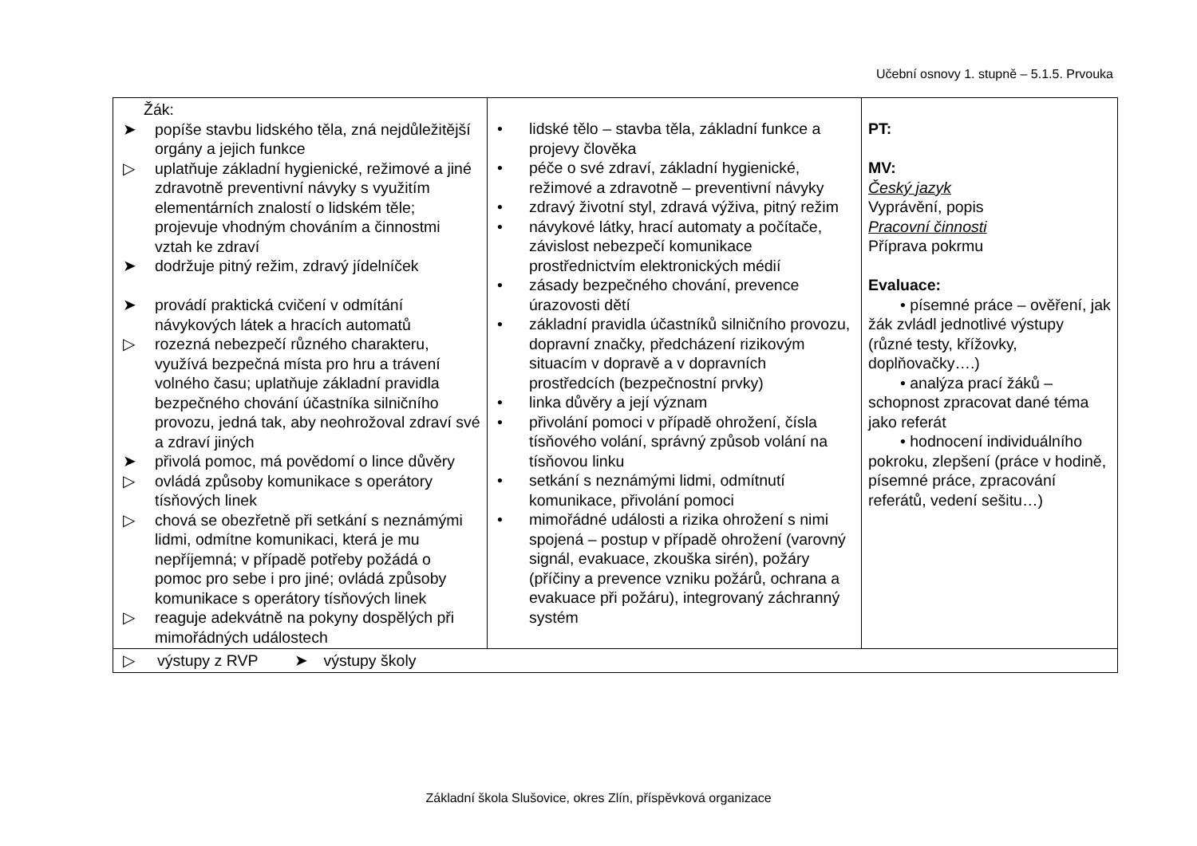Učební osnovy 1. stupně – 5.1.5. Prvouka
| Žák: ➤ popíše stavbu lidského těla, zná nejdůležitější orgány a jejich funkce ▷ uplatňuje základní hygienické, režimové a jiné zdravotně preventivní návyky s využitím elementárních znalostí o lidském těle; projevuje vhodným chováním a činnostmi vztah ke zdraví ➤ dodržuje pitný režim, zdravý jídelníček ➤ provádí praktická cvičení v odmítání návykových látek a hracích automatů ▷ rozezná nebezpečí různého charakteru, využívá bezpečná místa pro hru a trávení volného času; uplatňuje základní pravidla bezpečného chování účastníka silničního provozu, jedná tak, aby neohrožoval zdraví své a zdraví jiných ➤ přivolá pomoc, má povědomí o lince důvěry ▷ ovládá způsoby komunikace s operátory tísňových linek ▷ chová se obezřetně při setkání s neznámými lidmi, odmítne komunikaci, která je mu nepříjemná; v případě potřeby požádá o pomoc pro sebe i pro jiné; ovládá způsoby komunikace s operátory tísňových linek ▷ reaguje adekvátně na pokyny dospělých při mimořádných událostech | • lidské tělo – stavba těla, základní funkce a projevy člověka • péče o své zdraví, základní hygienické, režimové a zdravotně – preventivní návyky • zdravý životní styl, zdravá výživa, pitný režim • návykové látky, hrací automaty a počítače, závislost nebezpečí komunikace prostřednictvím elektronických médií • zásady bezpečného chování, prevence úrazovosti dětí • základní pravidla účastníků silničního provozu, dopravní značky, předcházení rizikovým situacím v dopravě a v dopravních prostředcích (bezpečnostní prvky) • linka důvěry a její význam • přivolání pomoci v případě ohrožení, čísla tísňového volání, správný způsob volání na tísňovou linku • setkání s neznámými lidmi, odmítnutí komunikace, přivolání pomoci • mimořádné události a rizika ohrožení s nimi spojená – postup v případě ohrožení (varovný signál, evakuace, zkouška sirén), požáry (příčiny a prevence vzniku požárů, ochrana a evakuace při požáru), integrovaný záchranný systém | PT: MV: Český jazyk Vyprávění, popis Pracovní činnosti Příprava pokrmu Evaluace: • písemné práce – ověření, jak žák zvládl jednotlivé výstupy (různé testy, křížovky, doplňovačky….) • analýza prací žáků – schopnost zpracovat dané téma jako referát • hodnocení individuálního pokroku, zlepšení (práce v hodině, písemné práce, zpracování referátů, vedení sešitu…) |
| ▷ výstupy z RVP ➤ výstupy školy | | |
Základní škola Slušovice, okres Zlín, příspěvková organizace